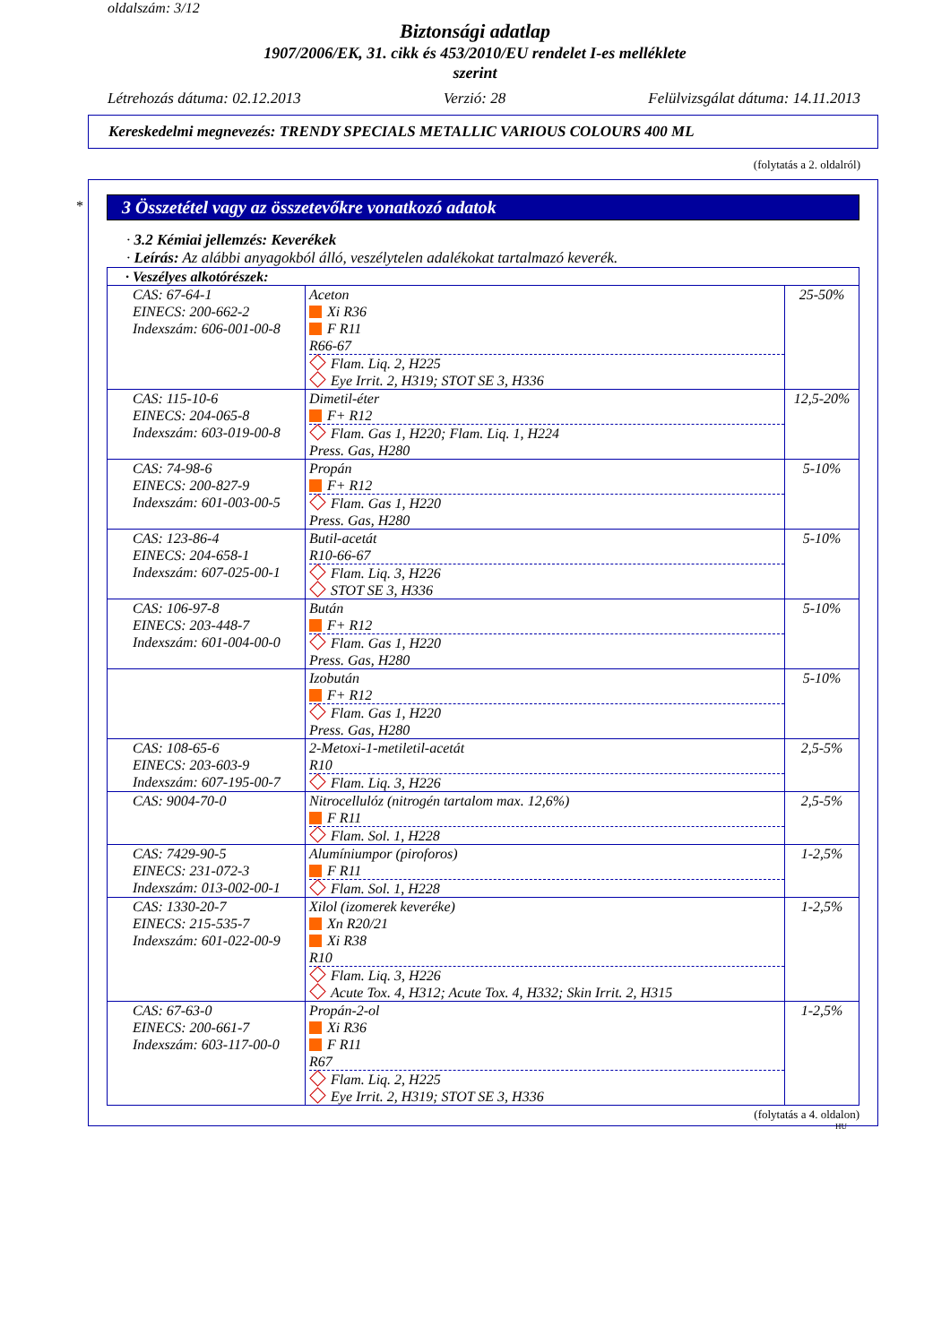oldalszám: 3/12
Biztonsági adatlap
1907/2006/EK, 31. cikk és 453/2010/EU rendelet I-es melléklete
szerint
Létrehozás dátuma: 02.12.2013 Verzió: 28 Felülvizsgálat dátuma: 14.11.2013
Kereskedelmi megnevezés: TRENDY SPECIALS METALLIC VARIOUS COLOURS 400 ML
(folytatás a 2. oldalról)
*
3 Összetétel vagy az összetevőkre vonatkozó adatok
· 3.2 Kémiai jellemzés: Keverékek
· Leírás: Az alábbi anyagokból álló, veszélytelen adalékokat tartalmazó keverék.
| · Veszélyes alkotórészek: | | |
| CAS: 67-64-1 EINECS: 200-662-2 Indexszám: 606-001-00-8 | Aceton Xi R36 F R11 R66-67 Flam. Liq. 2, H225 Eye Irrit. 2, H319; STOT SE 3, H336 | 25-50% |
| CAS: 115-10-6 EINECS: 204-065-8 Indexszám: 603-019-00-8 | Dimetil-éter F+ R12 Flam. Gas 1, H220; Flam. Liq. 1, H224 Press. Gas, H280 | 12,5-20% |
| CAS: 74-98-6 EINECS: 200-827-9 Indexszám: 601-003-00-5 | Propán F+ R12 Flam. Gas 1, H220 Press. Gas, H280 | 5-10% |
| CAS: 123-86-4 EINECS: 204-658-1 Indexszám: 607-025-00-1 | Butil-acetát R10-66-67 Flam. Liq. 3, H226 STOT SE 3, H336 | 5-10% |
| CAS: 106-97-8 EINECS: 203-448-7 Indexszám: 601-004-00-0 | Bután F+ R12 Flam. Gas 1, H220 Press. Gas, H280 | 5-10% |
| | Izobután F+ R12 Flam. Gas 1, H220 Press. Gas, H280 | 5-10% |
| CAS: 108-65-6 EINECS: 203-603-9 Indexszám: 607-195-00-7 | 2-Metoxi-1-metiletil-acetát R10 Flam. Liq. 3, H226 | 2,5-5% |
| CAS: 9004-70-0 | Nitrocellulóz (nitrogén tartalom max. 12,6%) F R11 Flam. Sol. 1, H228 | 2,5-5% |
| CAS: 7429-90-5 EINECS: 231-072-3 Indexszám: 013-002-00-1 | Alumíniumpor (piroforos) F R11 Flam. Sol. 1, H228 | 1-2,5% |
| CAS: 1330-20-7 EINECS: 215-535-7 Indexszám: 601-022-00-9 | Xilol (izomerek keveréke) Xn R20/21 Xi R38 R10 Flam. Liq. 3, H226 Acute Tox. 4, H312; Acute Tox. 4, H332; Skin Irrit. 2, H315 | 1-2,5% |
| CAS: 67-63-0 EINECS: 200-661-7 Indexszám: 603-117-00-0 | Propán-2-ol Xi R36 F R11 R67 Flam. Liq. 2, H225 Eye Irrit. 2, H319; STOT SE 3, H336 | 1-2,5% |
(folytatás a 4. oldalon)
HU